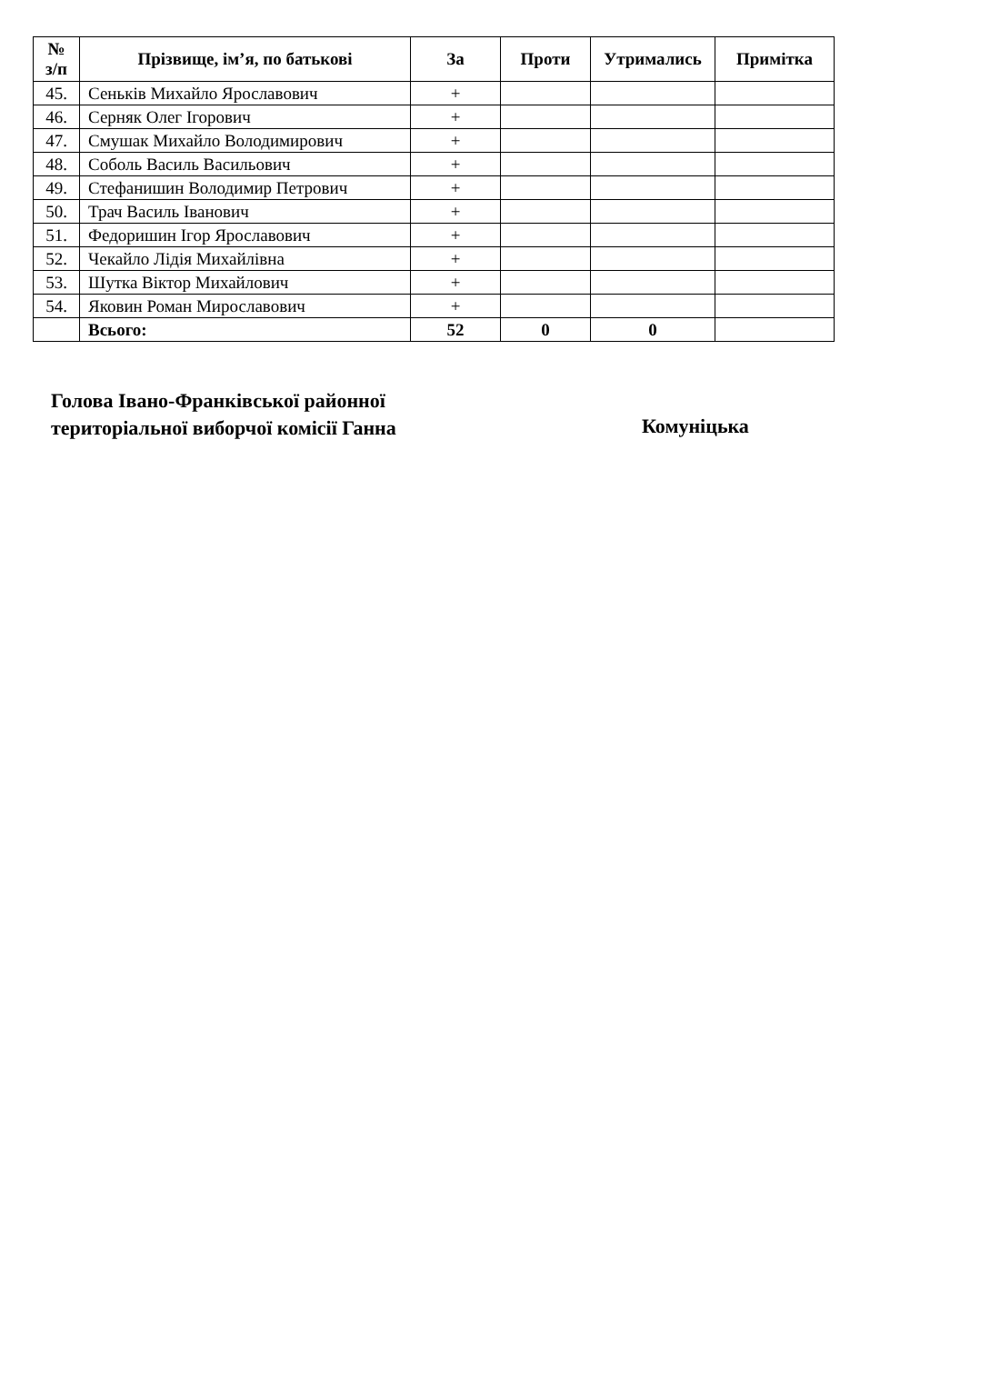| № з/п | Прізвище, ім’я, по батькові | За | Проти | Утримались | Примітка |
| --- | --- | --- | --- | --- | --- |
| 45. | Сеньків Михайло Ярославович | + | | | |
| 46. | Серняк Олег Ігорович | + | | | |
| 47. | Смушак Михайло Володимирович | + | | | |
| 48. | Соболь Василь Васильович | + | | | |
| 49. | Стефанишин Володимир Петрович | + | | | |
| 50. | Трач Василь Іванович | + | | | |
| 51. | Федоришин Ігор Ярославович | + | | | |
| 52. | Чекайло Лідія Михайлівна | + | | | |
| 53. | Шутка Віктор Михайлович | + | | | |
| 54. | Яковин Роман Мирославович | + | | | |
| | Всього: | 52 | 0 | 0 | |
Голова Івано-Франківської районної
територіальної виборчої комісії Ганна
Комуніцька